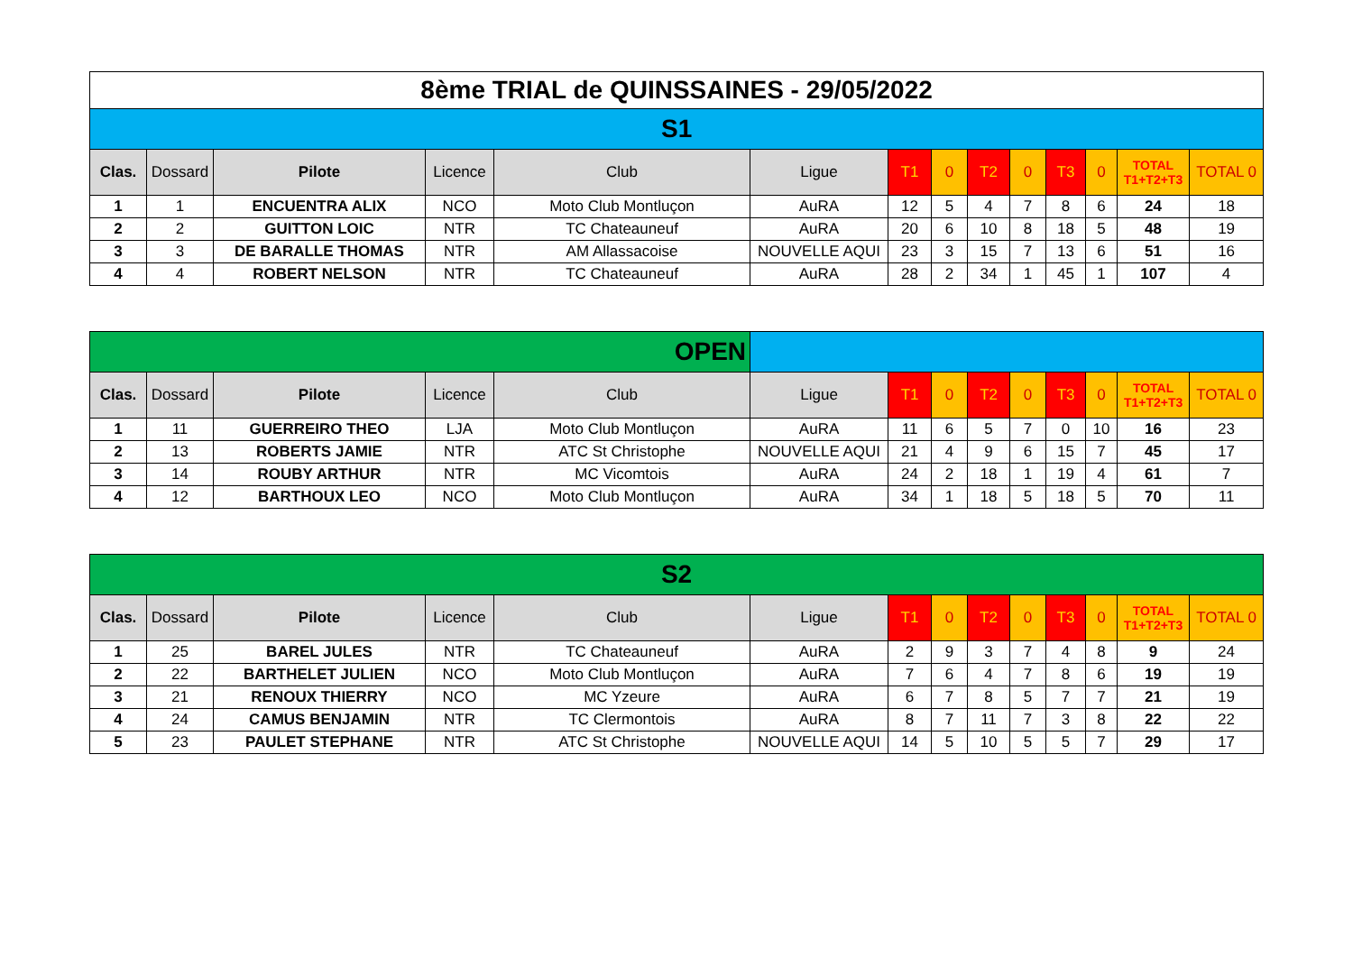| 8ème TRIAL de QUINSSAINES - 29/05/2022 | | | | | | | | | | | | | |
| S1 | | | | | | | | | | | | | |
| Clas. | Dossard | Pilote | Licence | Club | Ligue | T1 | 0 | T2 | 0 | T3 | 0 | TOTAL T1+T2+T3 | TOTAL 0 |
| 1 | 1 | ENCUENTRA ALIX | NCO | Moto Club Montluçon | AuRA | 12 | 5 | 4 | 7 | 8 | 6 | 24 | 18 |
| 2 | 2 | GUITTON LOIC | NTR | TC Chateauneuf | AuRA | 20 | 6 | 10 | 8 | 18 | 5 | 48 | 19 |
| 3 | 3 | DE BARALLE THOMAS | NTR | AM Allassacoise | NOUVELLE AQUI | 23 | 3 | 15 | 7 | 13 | 6 | 51 | 16 |
| 4 | 4 | ROBERT NELSON | NTR | TC Chateauneuf | AuRA | 28 | 2 | 34 | 1 | 45 | 1 | 107 | 4 |
| OPEN | | | | | | | | | | | | | |
| Clas. | Dossard | Pilote | Licence | Club | Ligue | T1 | 0 | T2 | 0 | T3 | 0 | TOTAL T1+T2+T3 | TOTAL 0 |
| 1 | 11 | GUERREIRO THEO | LJA | Moto Club Montluçon | AuRA | 11 | 6 | 5 | 7 | 0 | 10 | 16 | 23 |
| 2 | 13 | ROBERTS JAMIE | NTR | ATC St Christophe | NOUVELLE AQUI | 21 | 4 | 9 | 6 | 15 | 7 | 45 | 17 |
| 3 | 14 | ROUBY ARTHUR | NTR | MC Vicomtois | AuRA | 24 | 2 | 18 | 1 | 19 | 4 | 61 | 7 |
| 4 | 12 | BARTHOUX LEO | NCO | Moto Club Montluçon | AuRA | 34 | 1 | 18 | 5 | 18 | 5 | 70 | 11 |
| S2 | | | | | | | | | | | | | |
| Clas. | Dossard | Pilote | Licence | Club | Ligue | T1 | 0 | T2 | 0 | T3 | 0 | TOTAL T1+T2+T3 | TOTAL 0 |
| 1 | 25 | BAREL JULES | NTR | TC Chateauneuf | AuRA | 2 | 9 | 3 | 7 | 4 | 8 | 9 | 24 |
| 2 | 22 | BARTHELET JULIEN | NCO | Moto Club Montluçon | AuRA | 7 | 6 | 4 | 7 | 8 | 6 | 19 | 19 |
| 3 | 21 | RENOUX THIERRY | NCO | MC Yzeure | AuRA | 6 | 7 | 8 | 5 | 7 | 7 | 21 | 19 |
| 4 | 24 | CAMUS BENJAMIN | NTR | TC Clermontois | AuRA | 8 | 7 | 11 | 7 | 3 | 8 | 22 | 22 |
| 5 | 23 | PAULET STEPHANE | NTR | ATC St Christophe | NOUVELLE AQUI | 14 | 5 | 10 | 5 | 5 | 7 | 29 | 17 |